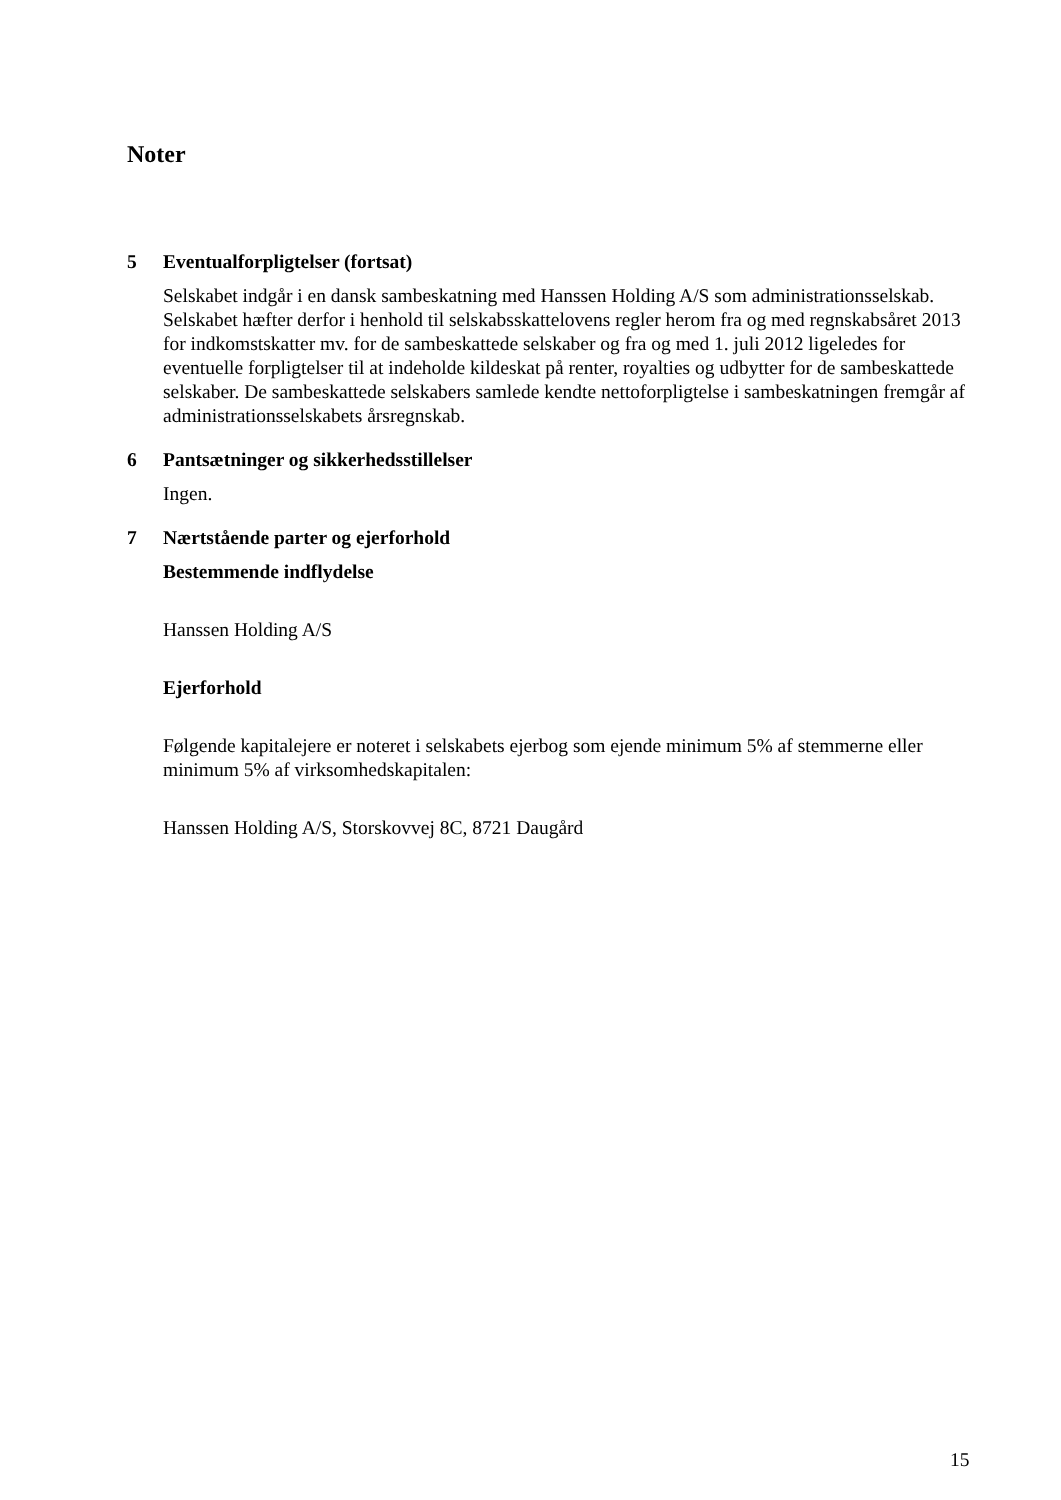Noter
5 Eventualforpligtelser (fortsat)
Selskabet indgår i en dansk sambeskatning med Hanssen Holding A/S som administrationsselskab. Selskabet hæfter derfor i henhold til selskabsskattelovens regler herom fra og med regnskabsåret 2013 for indkomstskatter mv. for de sambeskattede selskaber og fra og med 1. juli 2012 ligeledes for eventuelle forpligtelser til at indeholde kildeskat på renter, royalties og udbytter for de sambeskattede selskaber. De sambeskattede selskabers samlede kendte nettoforpligtelse i sambeskatningen fremgår af administrationsselskabets årsregnskab.
6 Pantsætninger og sikkerhedsstillelser
Ingen.
7 Nærtstående parter og ejerforhold
Bestemmende indflydelse
Hanssen Holding A/S
Ejerforhold
Følgende kapitalejere er noteret i selskabets ejerbog som ejende minimum 5% af stemmerne eller minimum 5% af virksomhedskapitalen:
Hanssen Holding A/S, Storskovvej 8C, 8721 Daugård
15